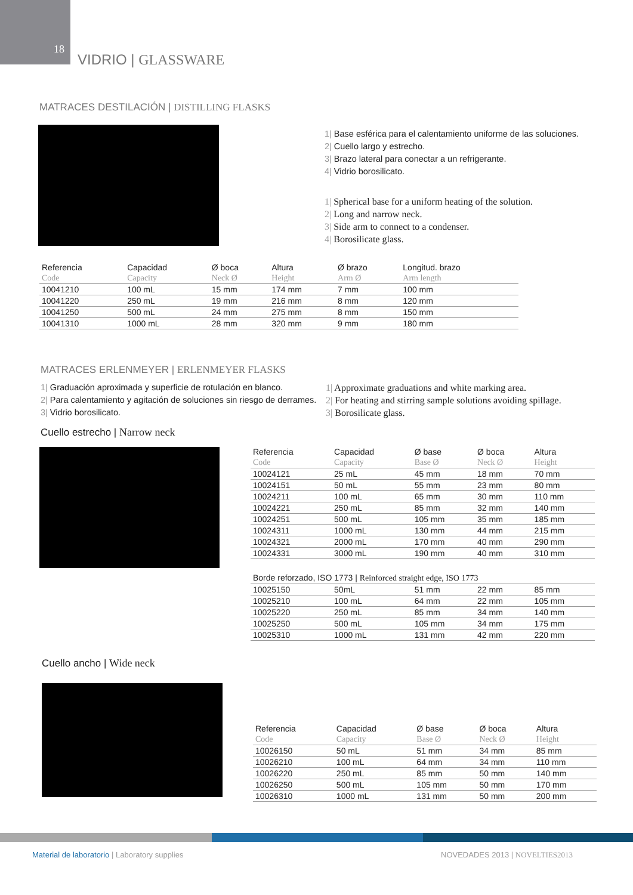18
VIDRIO | GLASSWARE
MATRACES DESTILACIÓN | DISTILLING FLASKS
1| Base esférica para el calentamiento uniforme de las soluciones.
2| Cuello largo y estrecho.
3| Brazo lateral para conectar a un refrigerante.
4| Vidrio borosilicato.
1| Spherical base for a uniform heating of the solution.
2| Long and narrow neck.
3| Side arm to connect to a condenser.
4| Borosilicate glass.
| Referencia | Capacidad | Ø boca | Altura | Ø brazo | Longitud. brazo |
| --- | --- | --- | --- | --- | --- |
| Code | Capacity | Neck Ø | Height | Arm Ø | Arm length |
| 10041210 | 100 mL | 15 mm | 174 mm | 7 mm | 100 mm |
| 10041220 | 250 mL | 19 mm | 216 mm | 8 mm | 120 mm |
| 10041250 | 500 mL | 24 mm | 275 mm | 8 mm | 150 mm |
| 10041310 | 1000 mL | 28 mm | 320 mm | 9 mm | 180 mm |
MATRACES ERLENMEYER | ERLENMEYER FLASKS
1| Graduación aproximada y superficie de rotulación en blanco.
2| Para calentamiento y agitación de soluciones sin riesgo de derrames.
3| Vidrio borosilicato.
1| Approximate graduations and white marking area.
2| For heating and stirring sample solutions avoiding spillage.
3| Borosilicate glass.
Cuello estrecho | Narrow neck
| Referencia | Capacidad | Ø base | Ø boca | Altura |
| --- | --- | --- | --- | --- |
| Code | Capacity | Base Ø | Neck Ø | Height |
| 10024121 | 25 mL | 45 mm | 18 mm | 70 mm |
| 10024151 | 50 mL | 55 mm | 23 mm | 80 mm |
| 10024211 | 100 mL | 65 mm | 30 mm | 110 mm |
| 10024221 | 250 mL | 85 mm | 32 mm | 140 mm |
| 10024251 | 500 mL | 105 mm | 35 mm | 185 mm |
| 10024311 | 1000 mL | 130 mm | 44 mm | 215 mm |
| 10024321 | 2000 mL | 170 mm | 40 mm | 290 mm |
| 10024331 | 3000 mL | 190 mm | 40 mm | 310 mm |
| Borde reforzado, ISO 1773 / Reinforced straight edge, ISO 1773 | | | | |
| 10025150 | 50mL | 51 mm | 22 mm | 85 mm |
| 10025210 | 100 mL | 64 mm | 22 mm | 105 mm |
| 10025220 | 250 mL | 85 mm | 34 mm | 140 mm |
| 10025250 | 500 mL | 105 mm | 34 mm | 175 mm |
| 10025310 | 1000 mL | 131 mm | 42 mm | 220 mm |
Cuello ancho | Wide neck
| Referencia | Capacidad | Ø base | Ø boca | Altura |
| --- | --- | --- | --- | --- |
| Code | Capacity | Base Ø | Neck Ø | Height |
| 10026150 | 50 mL | 51 mm | 34 mm | 85 mm |
| 10026210 | 100 mL | 64 mm | 34 mm | 110 mm |
| 10026220 | 250 mL | 85 mm | 50 mm | 140 mm |
| 10026250 | 500 mL | 105 mm | 50 mm | 170 mm |
| 10026310 | 1000 mL | 131 mm | 50 mm | 200 mm |
Material de laboratorio | Laboratory supplies
NOVEDADES 2013 | NOVELTIES2013